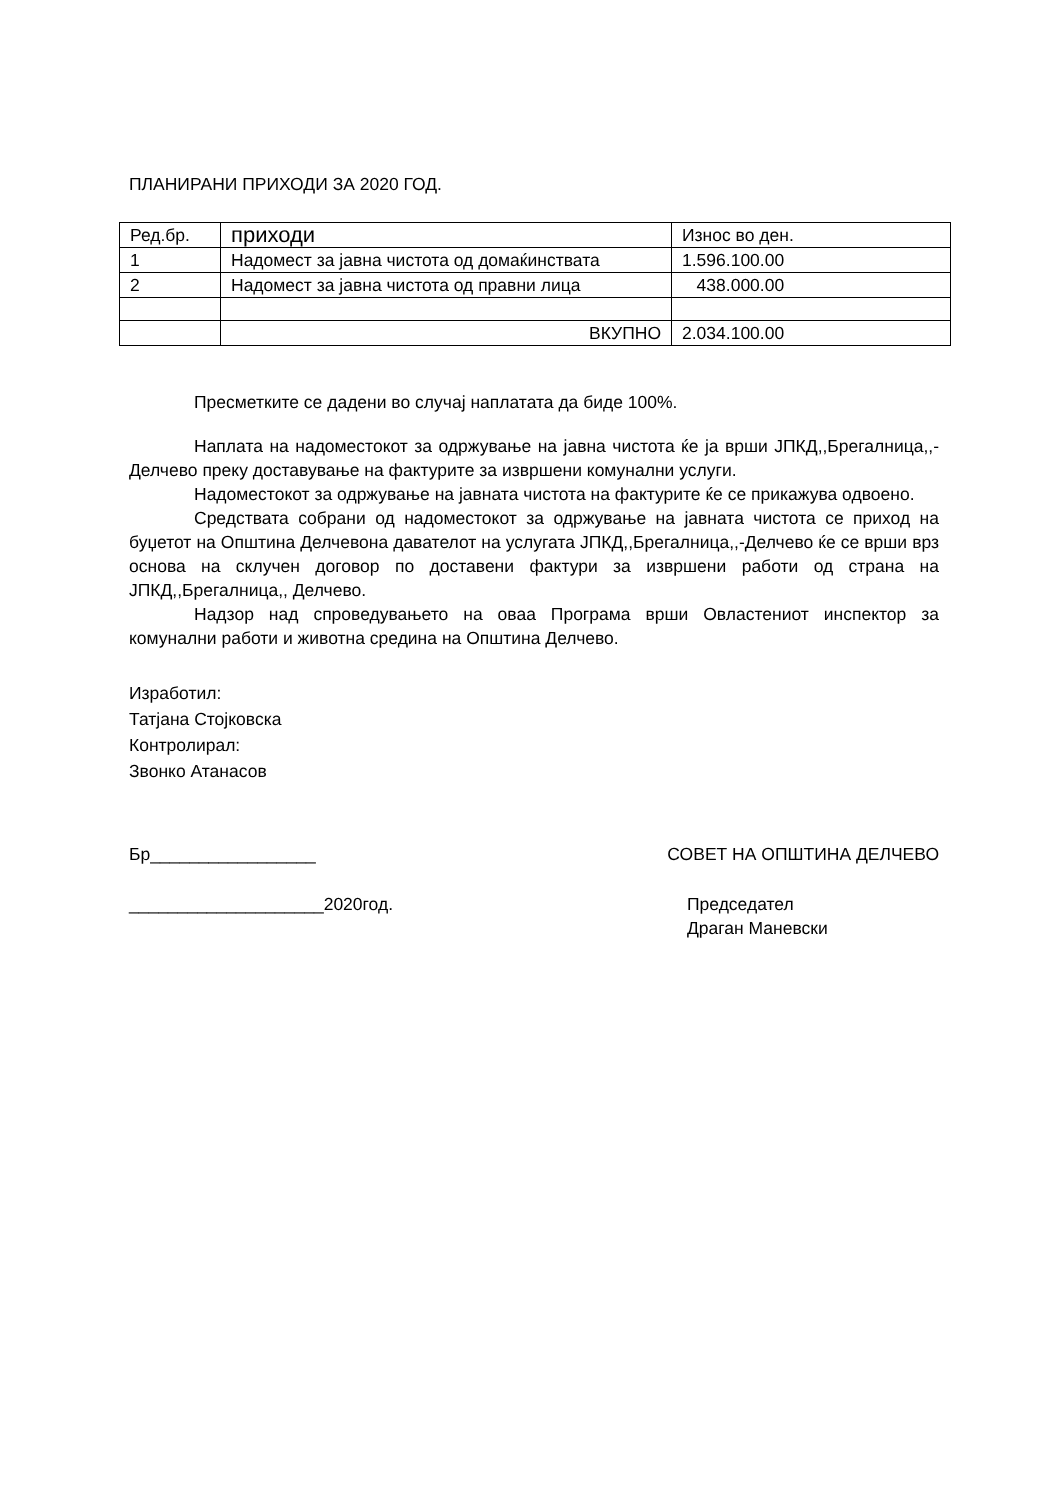ПЛАНИРАНИ ПРИХОДИ ЗА 2020 ГОД.
| Ред.бр. | приходи | Износ во ден. |
| 1 | Надомест за јавна чистота од домаќинствата | 1.596.100.00 |
| 2 | Надомест за јавна чистота од правни лица | 438.000.00 |
| | ВКУПНО | 2.034.100.00 |
Пресметките се дадени во случај наплатата да биде 100%.
Наплата на надоместокот за одржување на јавна чистота ќе ја врши ЈПКД,,Брегалница,,-Делчево преку доставување на фактурите за извршени комунални услуги.
Надоместокот за одржување на јавната чистота на фактурите ќе се прикажува одвоено.
Средствата собрани од надоместокот за одржување на јавната чистота се приход на буџетот на Општина Делчевона давателот на услугата ЈПКД,,Брегалница,,-Делчево ќе се врши врз основа на склучен договор по доставени фактури за извршени работи од страна на ЈПКД,,Брегалница,, Делчево.
Надзор над спроведувањето на оваа Програма врши Овластениот инспектор за комунални работи и животна средина на Општина Делчево.
Изработил:
Татјана Стојковска
Контролирал:
Звонко Атанасов
Бр_________________ СОВЕТ НА ОПШТИНА ДЕЛЧЕВО
____________________2020год. Председател
Драган Маневски